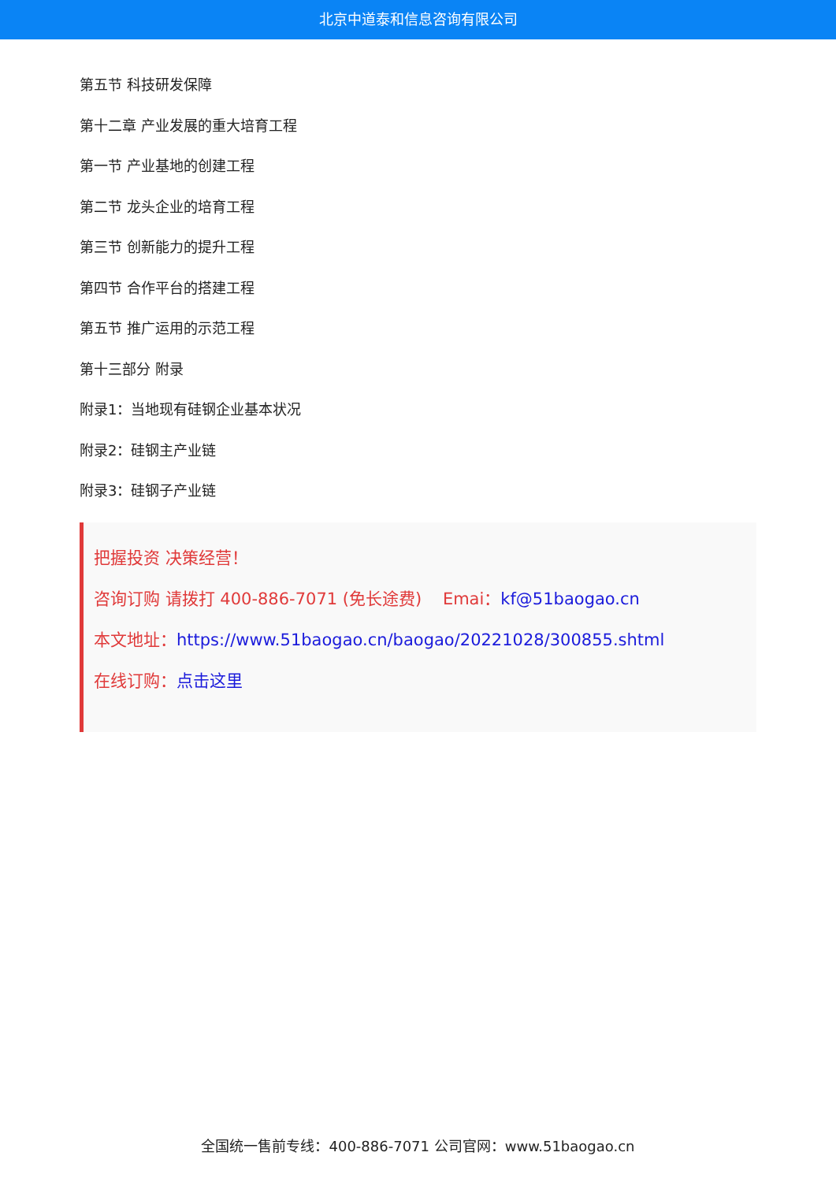北京中道泰和信息咨询有限公司
第五节 科技研发保障
第十二章 产业发展的重大培育工程
第一节 产业基地的创建工程
第二节 龙头企业的培育工程
第三节 创新能力的提升工程
第四节 合作平台的搭建工程
第五节 推广运用的示范工程
第十三部分 附录
附录1：当地现有硅钢企业基本状况
附录2：硅钢主产业链
附录3：硅钢子产业链
把握投资 决策经营！
咨询订购 请拨打 400-886-7071 (免长途费) Emai：kf@51baogao.cn
本文地址：https://www.51baogao.cn/baogao/20221028/300855.shtml
在线订购：点击这里
全国统一售前专线：400-886-7071 公司官网：www.51baogao.cn